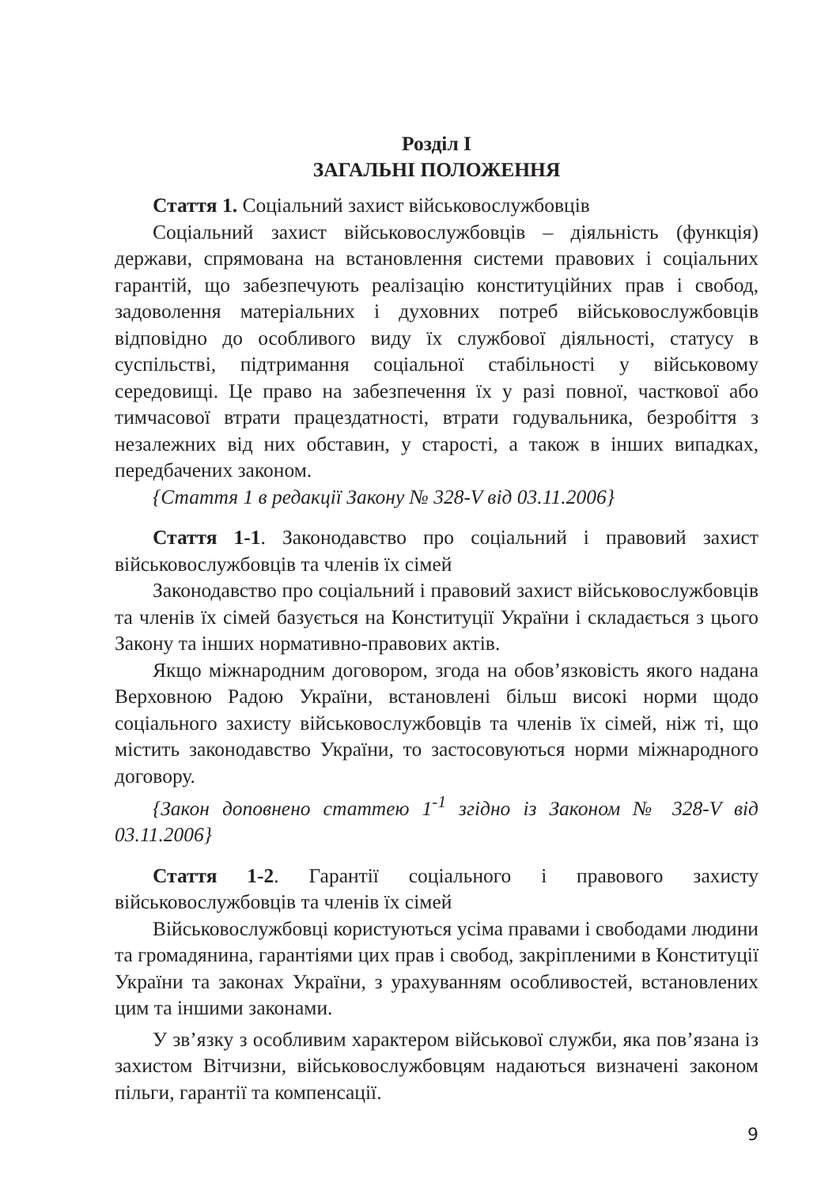Розділ І
ЗАГАЛЬНІ ПОЛОЖЕННЯ
Стаття 1. Соціальний захист військовослужбовців
Соціальний захист військовослужбовців – діяльність (функція) держави, спрямована на встановлення системи правових і соціальних гарантій, що забезпечують реалізацію конституційних прав і свобод, задоволення матеріальних і духовних потреб військовослужбовців відповідно до особливого виду їх службової діяльності, статусу в суспільстві, підтримання соціальної стабільності у військовому середовищі. Це право на забезпечення їх у разі повної, часткової або тимчасової втрати працездатності, втрати годувальника, безробіття з незалежних від них обставин, у старості, а також в інших випадках, передбачених законом.
{Стаття 1 в редакції Закону № 328-V від 03.11.2006}
Стаття 1-1. Законодавство про соціальний і правовий захист військовослужбовців та членів їх сімей
Законодавство про соціальний і правовий захист військовослужбовців та членів їх сімей базується на Конституції України і складається з цього Закону та інших нормативно-правових актів.
Якщо міжнародним договором, згода на обов’язковість якого надана Верховною Радою України, встановлені більш високі норми щодо соціального захисту військовослужбовців та членів їх сімей, ніж ті, що містить законодавство України, то застосовуються норми міжнародного договору.
{Закон доповнено статтею 1<sup>-1</sup> згідно із Законом № 328-V від 03.11.2006}
Стаття 1-2. Гарантії соціального і правового захисту військовослужбовців та членів їх сімей
Військовослужбовці користуються усіма правами і свободами людини та громадянина, гарантіями цих прав і свобод, закріпленими в Конституції України та законах України, з урахуванням особливостей, встановлених цим та іншими законами.
У зв’язку з особливим характером військової служби, яка пов’язана із захистом Вітчизни, військовослужбовцям надаються визначені законом пільги, гарантії та компенсації.
9